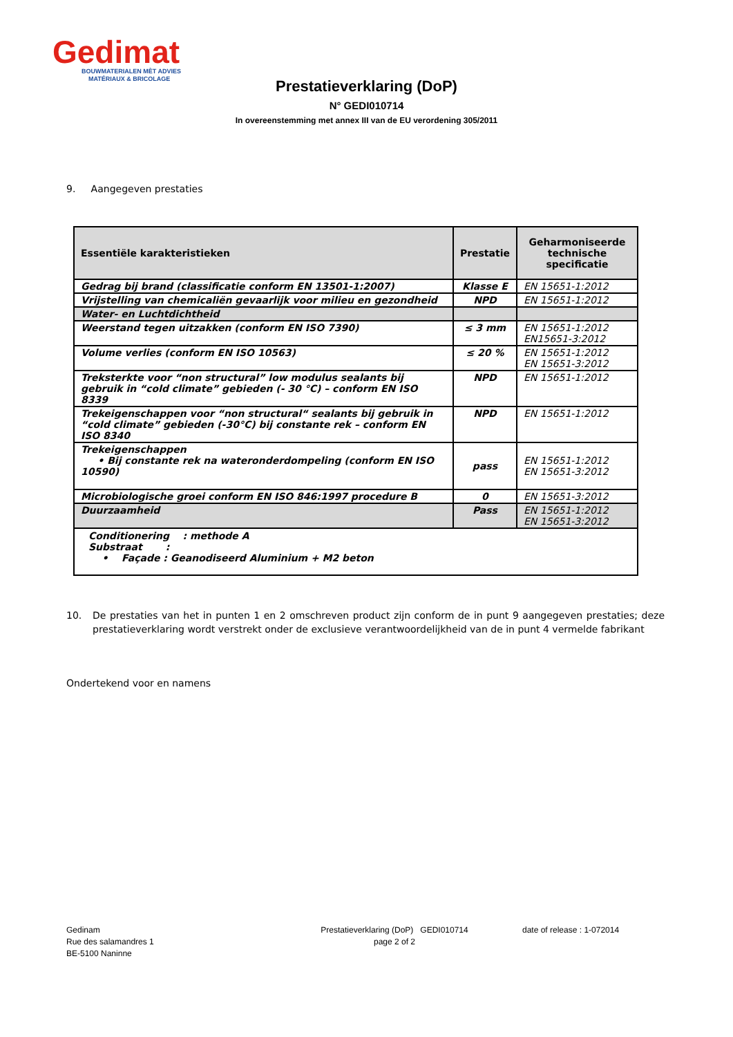Gedimat
BOUWMATERIALEN MÈT ADVIES
MATÉRIAUX & BRICOLAGE
Prestatieverklaring (DoP)
N° GEDI010714
In overeenstemming met annex III van de EU verordening 305/2011
9. Aangegeven prestaties
| Essentiële karakteristieken | Prestatie | Geharmoniseerde technische specificatie |
| --- | --- | --- |
| Gedrag bij brand (classificatie conform EN 13501-1:2007) | Klasse E | EN 15651-1:2012 |
| Vrijstelling van chemicaliën gevaarlijk voor milieu en gezondheid | NPD | EN 15651-1:2012 |
| Water- en Luchtdichtheid | | |
| Weerstand tegen uitzakken (conform EN ISO 7390) | ≤ 3 mm | EN 15651-1:2012 EN15651-3:2012 |
| Volume verlies (conform EN ISO 10563) | ≤ 20 % | EN 15651-1:2012 EN 15651-3:2012 |
| Treksterkte voor “non structural” low modulus sealants bij gebruik in “cold climate” gebieden (- 30 °C) – conform EN ISO 8339 | NPD | EN 15651-1:2012 |
| Trekeigenschappen voor “non structural“ sealants bij gebruik in “cold climate” gebieden (-30°C) bij constante rek – conform EN ISO 8340 | NPD | EN 15651-1:2012 |
| Trekeigenschappen • Bij constante rek na wateronderdompeling (conform EN ISO 10590) | pass | EN 15651-1:2012 EN 15651-3:2012 |
| Microbiologische groei conform EN ISO 846:1997 procedure B | 0 | EN 15651-3:2012 |
| Duurzaamheid | Pass | EN 15651-1:2012 EN 15651-3:2012 |
| Conditionering : methode A Substraat : • Façade : Geanodiseerd Aluminium + M2 beton | | |
10. De prestaties van het in punten 1 en 2 omschreven product zijn conform de in punt 9 aangegeven prestaties; deze prestatieverklaring wordt verstrekt onder de exclusieve verantwoordelijkheid van de in punt 4 vermelde fabrikant
Ondertekend voor en namens
Gedinam
Rue des salamandres 1
BE-5100 Naninne
Prestatieverklaring (DoP) GEDI010714
page 2 of 2
date of release : 1-072014